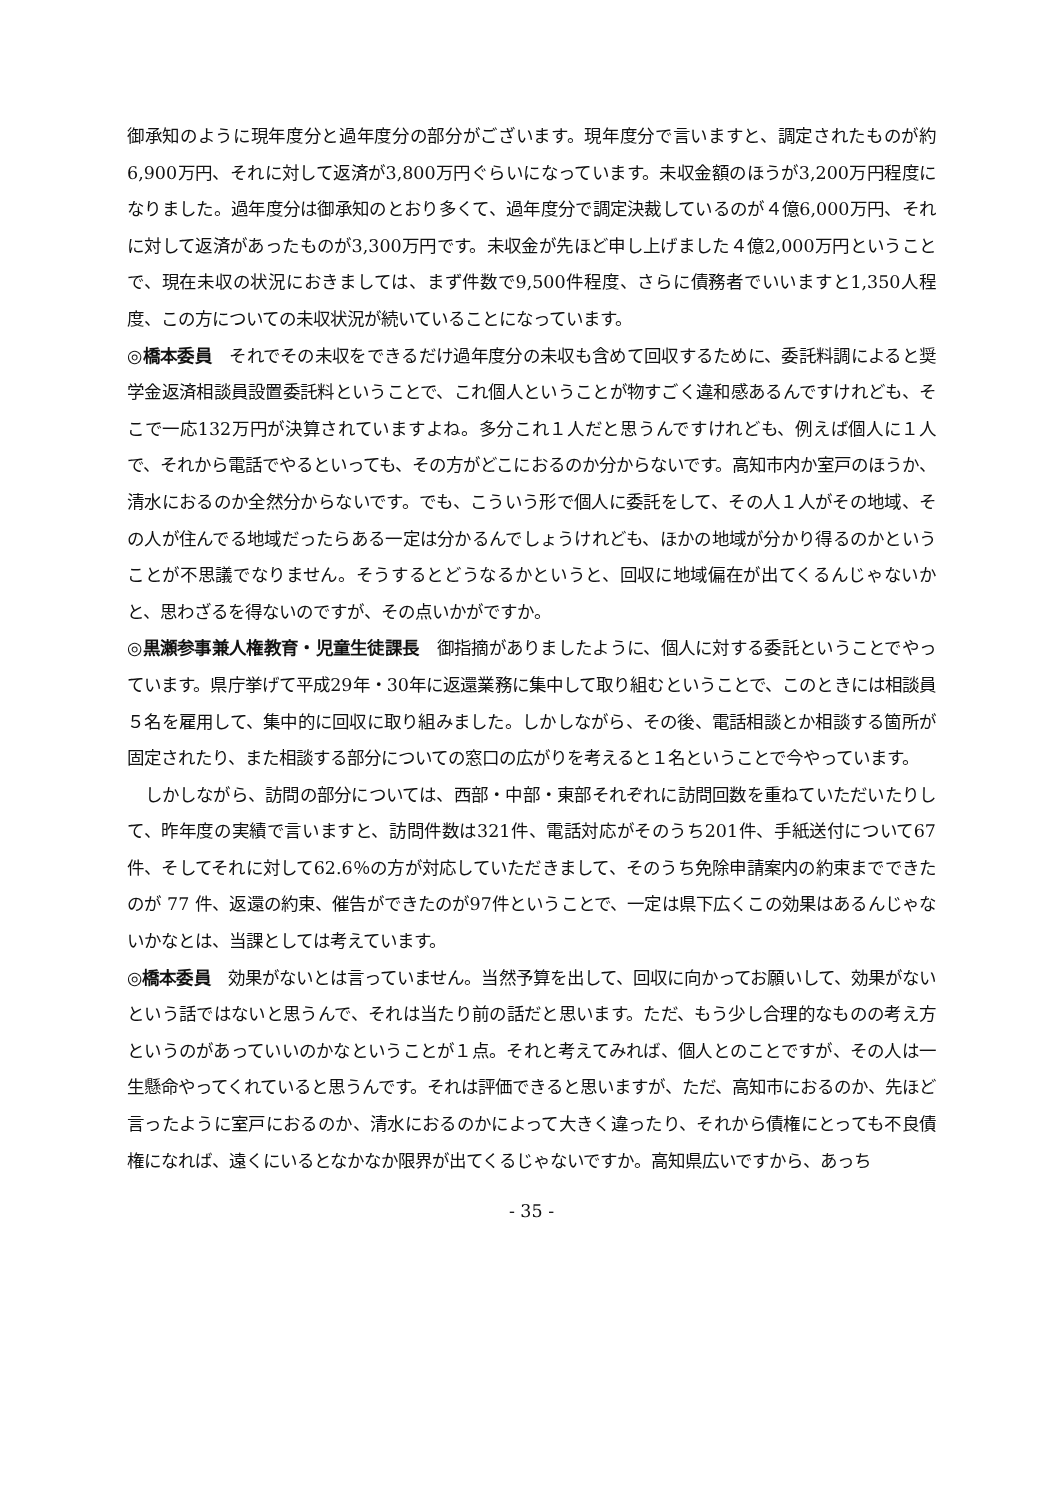御承知のように現年度分と過年度分の部分がございます。現年度分で言いますと、調定されたものが約6,900万円、それに対して返済が3,800万円ぐらいになっています。未収金額のほうが3,200万円程度になりました。過年度分は御承知のとおり多くて、過年度分で調定決裁しているのが４億6,000万円、それに対して返済があったものが3,300万円です。未収金が先ほど申し上げました４億2,000万円ということで、現在未収の状況におきましては、まず件数で9,500件程度、さらに債務者でいいますと1,350人程度、この方についての未収状況が続いていることになっています。
◎橋本委員　それでその未収をできるだけ過年度分の未収も含めて回収するために、委託料調によると奨学金返済相談員設置委託料ということで、これ個人ということが物すごく違和感あるんですけれども、そこで一応132万円が決算されていますよね。多分これ１人だと思うんですけれども、例えば個人に１人で、それから電話でやるといっても、その方がどこにおるのか分からないです。高知市内か室戸のほうか、清水におるのか全然分からないです。でも、こういう形で個人に委託をして、その人１人がその地域、その人が住んでる地域だったらある一定は分かるんでしょうけれども、ほかの地域が分かり得るのかということが不思議でなりません。そうするとどうなるかというと、回収に地域偏在が出てくるんじゃないかと、思わざるを得ないのですが、その点いかがですか。
◎黒瀬参事兼人権教育・児童生徒課長　御指摘がありましたように、個人に対する委託ということでやっています。県庁挙げて平成29年・30年に返還業務に集中して取り組むということで、このときには相談員５名を雇用して、集中的に回収に取り組みました。しかしながら、その後、電話相談とか相談する箇所が固定されたり、また相談する部分についての窓口の広がりを考えると１名ということで今やっています。
しかしながら、訪問の部分については、西部・中部・東部それぞれに訪問回数を重ねていただいたりして、昨年度の実績で言いますと、訪問件数は321件、電話対応がそのうち201件、手紙送付について67件、そしてそれに対して62.6％の方が対応していただきまして、そのうち免除申請案内の約束までできたのが 77 件、返還の約束、催告ができたのが97件ということで、一定は県下広くこの効果はあるんじゃないかなとは、当課としては考えています。
◎橋本委員　効果がないとは言っていません。当然予算を出して、回収に向かってお願いして、効果がないという話ではないと思うんで、それは当たり前の話だと思います。ただ、もう少し合理的なものの考え方というのがあっていいのかなということが１点。それと考えてみれば、個人とのことですが、その人は一生懸命やってくれていると思うんです。それは評価できると思いますが、ただ、高知市におるのか、先ほど言ったように室戸におるのか、清水におるのかによって大きく違ったり、それから債権にとっても不良債権になれば、遠くにいるとなかなか限界が出てくるじゃないですか。高知県広いですから、あっち
- 35 -